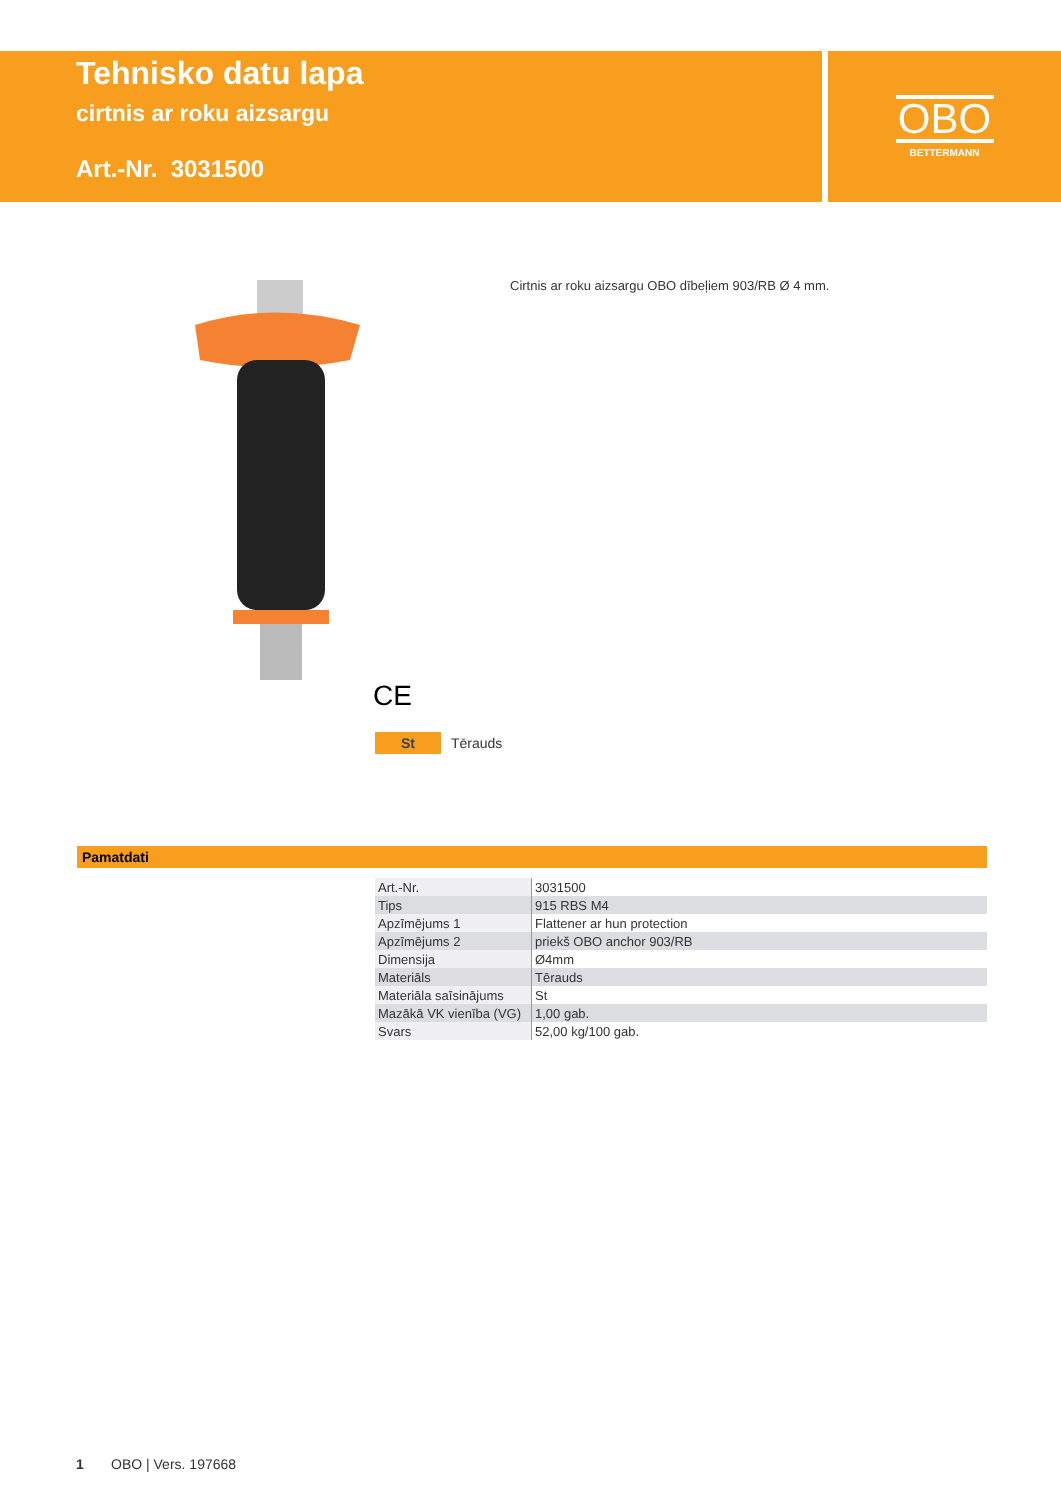Tehnisko datu lapa
cirtnis ar roku aizsargu
Art.-Nr. 3031500
OBO
BETTERMANN
Cirtnis ar roku aizsargu OBO dībeļiem 903/RB Ø 4 mm.
CE
St Tērauds
Pamatdati
| Art.-Nr. | 3031500 |
| Tips | 915 RBS M4 |
| Apzīmējums 1 | Flattener ar hun protection |
| Apzīmējums 2 | priekš OBO anchor 903/RB |
| Dimensija | Ø4mm |
| Materiāls | Tērauds |
| Materiāla saīsinājums | St |
| Mazākā VK vienība (VG) | 1,00 gab. |
| Svars | 52,00 kg/100 gab. |
1 OBO | Vers. 197668